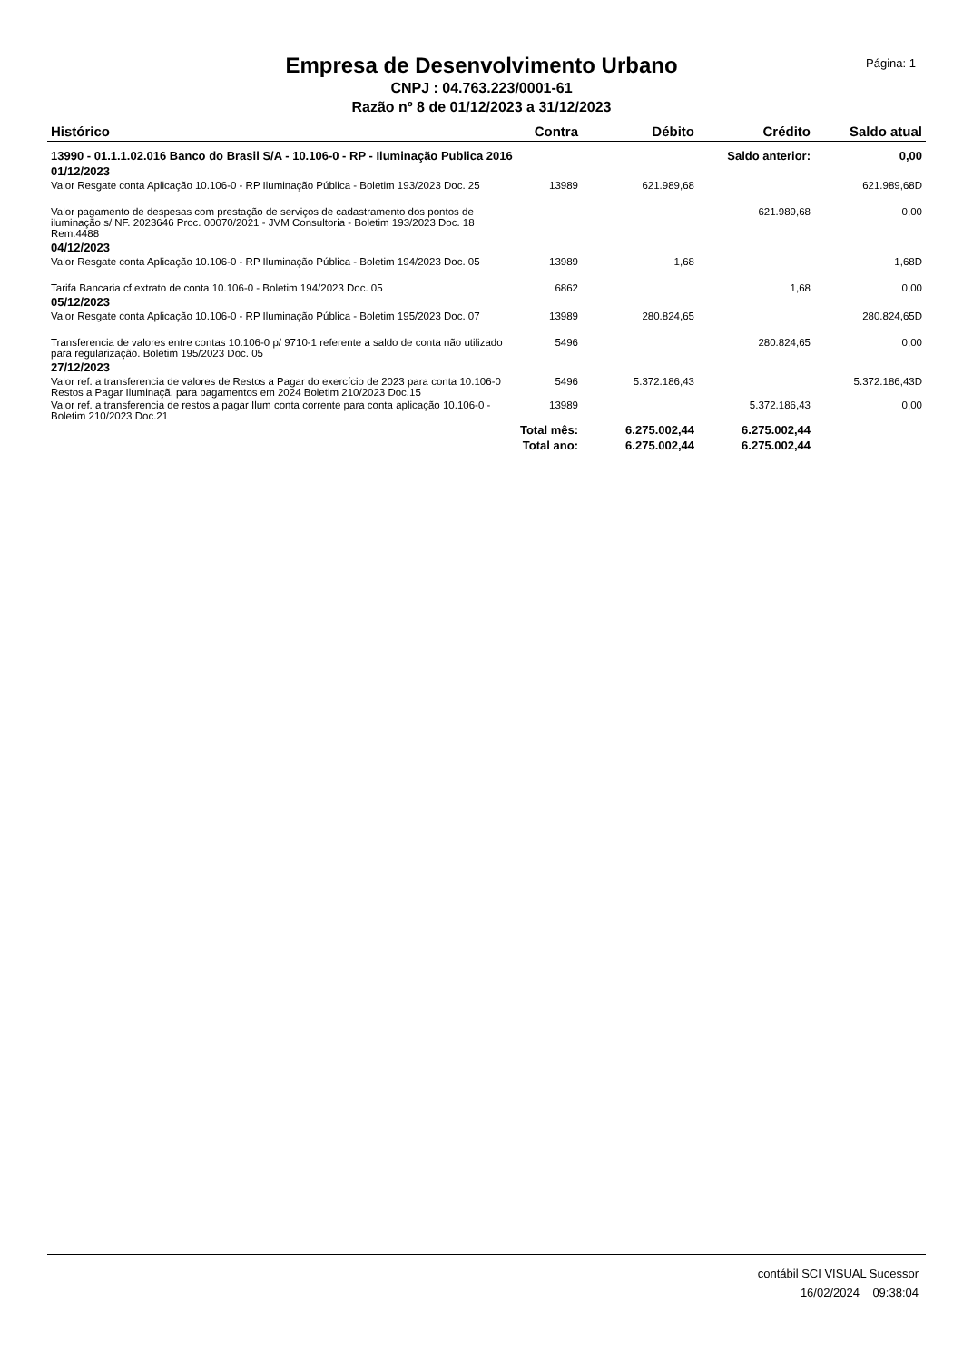Empresa de Desenvolvimento Urbano
CNPJ : 04.763.223/0001-61
Razão nº 8 de 01/12/2023 a 31/12/2023
Página: 1
| Histórico | Contra | Débito | Crédito | Saldo atual |
| --- | --- | --- | --- | --- |
| 13990 - 01.1.1.02.016 Banco do Brasil S/A - 10.106-0 - RP - Iluminação Publica 2016 | | | Saldo anterior: | 0,00 |
| 01/12/2023 | | | | |
| Valor Resgate conta Aplicação 10.106-0 - RP Iluminação Pública - Boletim 193/2023 Doc. 25 | 13989 | 621.989,68 | | 621.989,68D |
| Valor pagamento de despesas com prestação de serviços de cadastramento dos pontos de iluminação s/ NF. 2023646 Proc. 00070/2021 - JVM Consultoria - Boletim 193/2023 Doc. 18 Rem.4488 | | | 621.989,68 | 0,00 |
| 04/12/2023 | | | | |
| Valor Resgate conta Aplicação 10.106-0 - RP Iluminação Pública - Boletim 194/2023 Doc. 05 | 13989 | 1,68 | | 1,68D |
| Tarifa Bancaria cf extrato de conta 10.106-0 - Boletim 194/2023 Doc. 05 | 6862 | | 1,68 | 0,00 |
| 05/12/2023 | | | | |
| Valor Resgate conta Aplicação 10.106-0 - RP Iluminação Pública - Boletim 195/2023 Doc. 07 | 13989 | 280.824,65 | | 280.824,65D |
| Transferencia de valores entre contas 10.106-0 p/ 9710-1 referente a saldo de conta não utilizado para regularização. Boletim 195/2023 Doc. 05 | 5496 | | 280.824,65 | 0,00 |
| 27/12/2023 | | | | |
| Valor ref. a transferencia de valores de Restos a Pagar do exercício de 2023 para conta 10.106-0 Restos a Pagar Iluminaçã. para pagamentos em 2024 Boletim 210/2023 Doc.15 | 5496 | 5.372.186,43 | | 5.372.186,43D |
| Valor ref. a transferencia de restos a pagar Ilum conta corrente para conta aplicação 10.106-0 - Boletim 210/2023 Doc.21 | 13989 | | 5.372.186,43 | 0,00 |
| Total mês: | | 6.275.002,44 | 6.275.002,44 | |
| Total ano: | | 6.275.002,44 | 6.275.002,44 | |
contábil SCI VISUAL Sucessor
16/02/2024 09:38:04